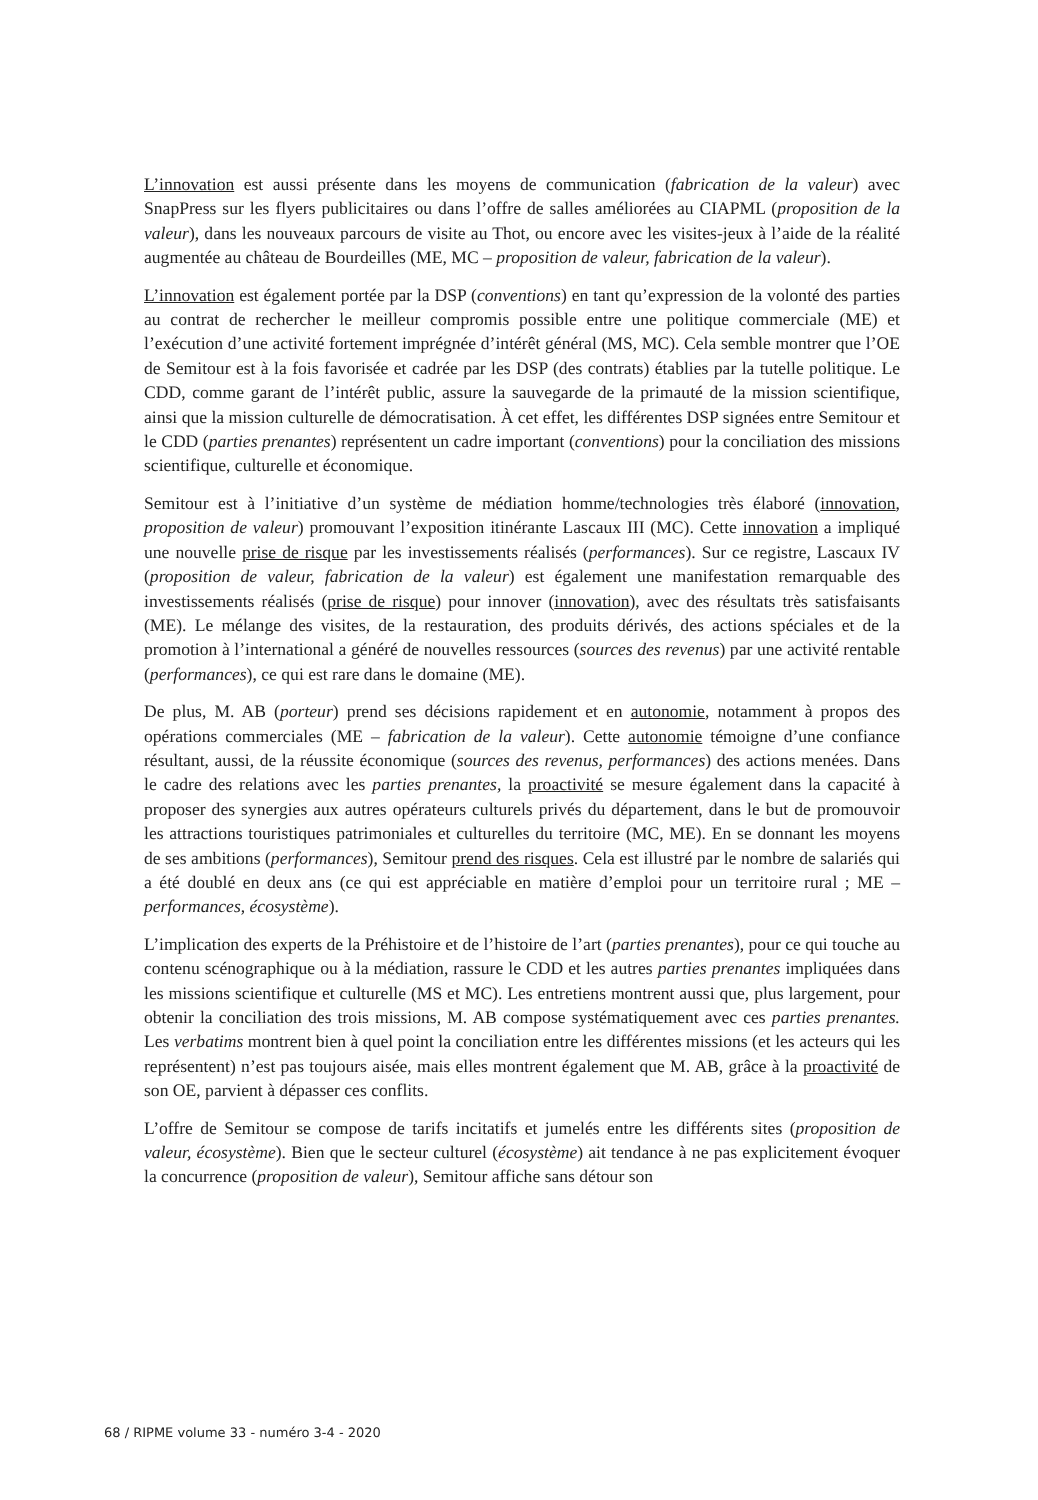L’innovation est aussi présente dans les moyens de communication (fabrication de la valeur) avec SnapPress sur les flyers publicitaires ou dans l’offre de salles améliorées au CIAPML (proposition de la valeur), dans les nouveaux parcours de visite au Thot, ou encore avec les visites-jeux à l’aide de la réalité augmentée au château de Bourdeilles (ME, MC – proposition de valeur, fabrication de la valeur).
L’innovation est également portée par la DSP (conventions) en tant qu’expression de la volonté des parties au contrat de rechercher le meilleur compromis possible entre une politique commerciale (ME) et l’exécution d’une activité fortement imprégnée d’intérêt général (MS, MC). Cela semble montrer que l’OE de Semitour est à la fois favorisée et cadrée par les DSP (des contrats) établies par la tutelle politique. Le CDD, comme garant de l’intérêt public, assure la sauvegarde de la primauté de la mission scientifique, ainsi que la mission culturelle de démocratisation. À cet effet, les différentes DSP signées entre Semitour et le CDD (parties prenantes) représentent un cadre important (conventions) pour la conciliation des missions scientifique, culturelle et économique.
Semitour est à l’initiative d’un système de médiation homme/technologies très élaboré (innovation, proposition de valeur) promouvant l’exposition itinérante Lascaux III (MC). Cette innovation a impliqué une nouvelle prise de risque par les investissements réalisés (performances). Sur ce registre, Lascaux IV (proposition de valeur, fabrication de la valeur) est également une manifestation remarquable des investissements réalisés (prise de risque) pour innover (innovation), avec des résultats très satisfaisants (ME). Le mélange des visites, de la restauration, des produits dérivés, des actions spéciales et de la promotion à l’international a généré de nouvelles ressources (sources des revenus) par une activité rentable (performances), ce qui est rare dans le domaine (ME).
De plus, M. AB (porteur) prend ses décisions rapidement et en autonomie, notamment à propos des opérations commerciales (ME – fabrication de la valeur). Cette autonomie témoigne d’une confiance résultant, aussi, de la réussite économique (sources des revenus, performances) des actions menées. Dans le cadre des relations avec les parties prenantes, la proactivité se mesure également dans la capacité à proposer des synergies aux autres opérateurs culturels privés du département, dans le but de promouvoir les attractions touristiques patrimoniales et culturelles du territoire (MC, ME). En se donnant les moyens de ses ambitions (performances), Semitour prend des risques. Cela est illustré par le nombre de salariés qui a été doublé en deux ans (ce qui est appréciable en matière d’emploi pour un territoire rural ; ME – performances, écosystème).
L’implication des experts de la Préhistoire et de l’histoire de l’art (parties prenantes), pour ce qui touche au contenu scénographique ou à la médiation, rassure le CDD et les autres parties prenantes impliquées dans les missions scientifique et culturelle (MS et MC). Les entretiens montrent aussi que, plus largement, pour obtenir la conciliation des trois missions, M. AB compose systématiquement avec ces parties prenantes. Les verbatims montrent bien à quel point la conciliation entre les différentes missions (et les acteurs qui les représentent) n’est pas toujours aisée, mais elles montrent également que M. AB, grâce à la proactivité de son OE, parvient à dépasser ces conflits.
L’offre de Semitour se compose de tarifs incitatifs et jumelés entre les différents sites (proposition de valeur, écosystème). Bien que le secteur culturel (écosystème) ait tendance à ne pas explicitement évoquer la concurrence (proposition de valeur), Semitour affiche sans détour son
68 / RIPME volume 33 - numéro 3-4 - 2020